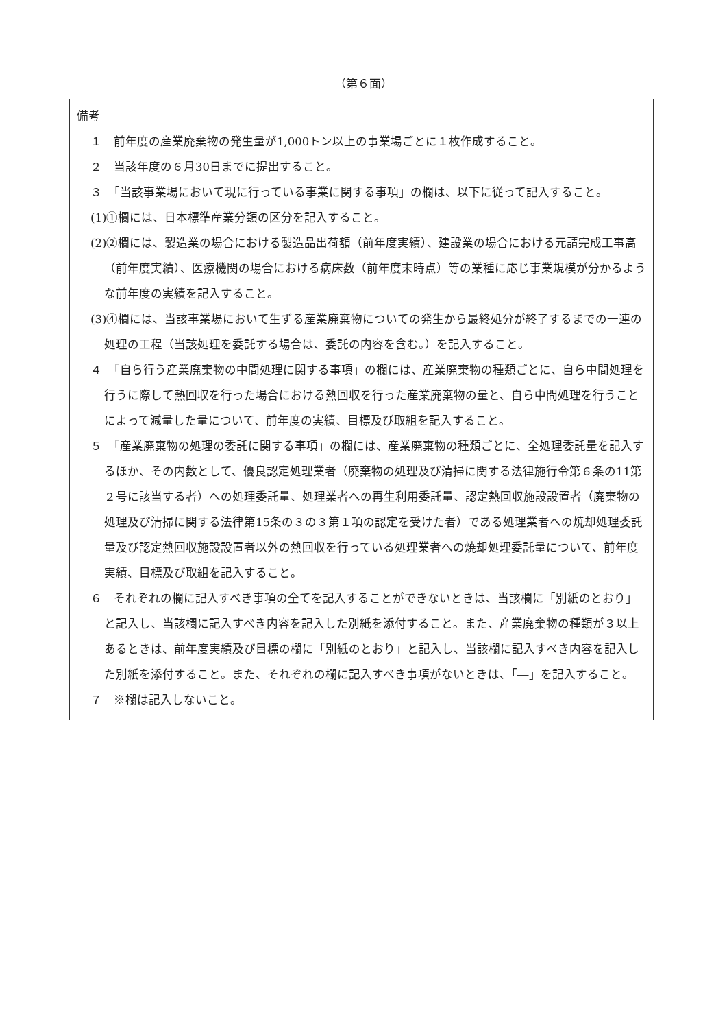（第６面）
備考
１　前年度の産業廃棄物の発生量が1,000トン以上の事業場ごとに１枚作成すること。
２　当該年度の６月30日までに提出すること。
３　「当該事業場において現に行っている事業に関する事項」の欄は、以下に従って記入すること。
(1)①欄には、日本標準産業分類の区分を記入すること。
(2)②欄には、製造業の場合における製造品出荷額（前年度実績）、建設業の場合における元請完成工事高（前年度実績）、医療機関の場合における病床数（前年度末時点）等の業種に応じ事業規模が分かるような前年度の実績を記入すること。
(3)④欄には、当該事業場において生ずる産業廃棄物についての発生から最終処分が終了するまでの一連の処理の工程（当該処理を委託する場合は、委託の内容を含む。）を記入すること。
４　「自ら行う産業廃棄物の中間処理に関する事項」の欄には、産業廃棄物の種類ごとに、自ら中間処理を行うに際して熱回収を行った場合における熱回収を行った産業廃棄物の量と、自ら中間処理を行うことによって減量した量について、前年度の実績、目標及び取組を記入すること。
５　「産業廃棄物の処理の委託に関する事項」の欄には、産業廃棄物の種類ごとに、全処理委託量を記入するほか、その内数として、優良認定処理業者（廃棄物の処理及び清掃に関する法律施行令第６条の11第２号に該当する者）への処理委託量、処理業者への再生利用委託量、認定熱回収施設設置者（廃棄物の処理及び清掃に関する法律第15条の３の３第１項の認定を受けた者）である処理業者への焼却処理委託量及び認定熱回収施設設置者以外の熱回収を行っている処理業者への焼却処理委託量について、前年度実績、目標及び取組を記入すること。
６　それぞれの欄に記入すべき事項の全てを記入することができないときは、当該欄に「別紙のとおり」と記入し、当該欄に記入すべき内容を記入した別紙を添付すること。また、産業廃棄物の種類が３以上あるときは、前年度実績及び目標の欄に「別紙のとおり」と記入し、当該欄に記入すべき内容を記入した別紙を添付すること。また、それぞれの欄に記入すべき事項がないときは、「―」を記入すること。
７　※欄は記入しないこと。